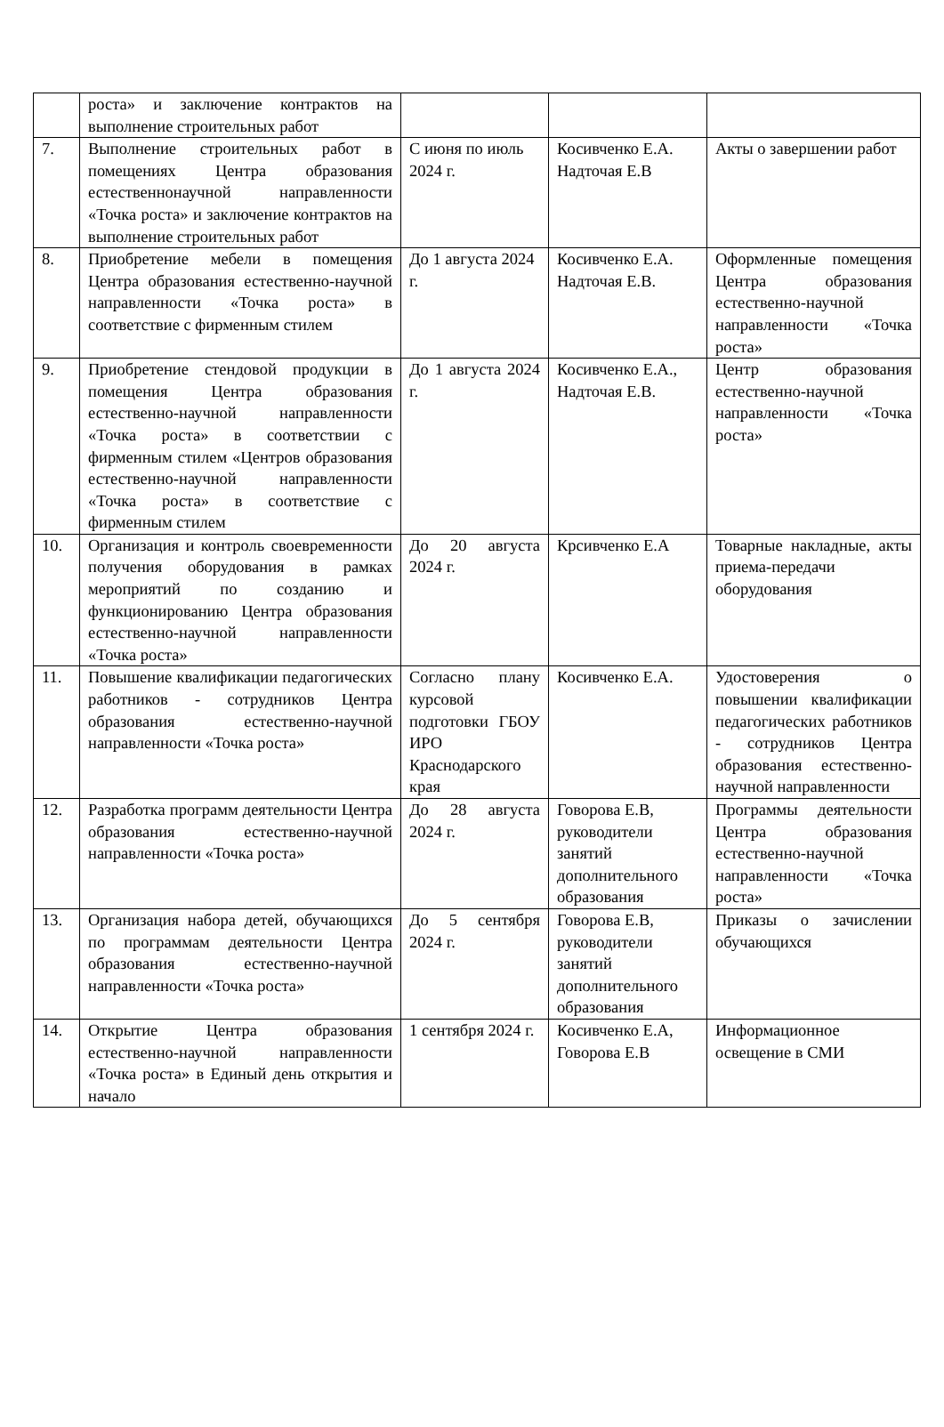| | роста» и заключение контрактов на выполнение строительных работ | | | |
| 7. | Выполнение строительных работ в помещениях Центра образования естественнонаучной направленности «Точка роста» и заключение контрактов на выполнение строительных работ | С июня по июль 2024 г. | Косивченко Е.А. Надточая Е.В | Акты о завершении работ |
| 8. | Приобретение мебели в помещения Центра образования естественно-научной направленности «Точка роста» в соответствие с фирменным стилем | До 1 августа 2024 г. | Косивченко Е.А. Надточая Е.В. | Оформленные помещения Центра образования естественно-научной направленности «Точка роста» |
| 9. | Приобретение стендовой продукции в помещения Центра образования естественно-научной направленности «Точка роста» в соответствии с фирменным стилем «Центров образования естественно-научной направленности «Точка роста» в соответствие с фирменным стилем | До 1 августа 2024 г. | Косивченко Е.А., Надточая Е.В. | Центр образования естественно-научной направленности «Точка роста» |
| 10. | Организация и контроль своевременности получения оборудования в рамках мероприятий по созданию и функционированию Центра образования естественно-научной направленности «Точка роста» | До 20 августа 2024 г. | Крсивченко Е.А | Товарные накладные, акты приема-передачи оборудования |
| 11. | Повышение квалификации педагогических работников - сотрудников Центра образования естественно-научной направленности «Точка роста» | Согласно плану курсовой подготовки ГБОУ ИРО Краснодарского края | Косивченко Е.А. | Удостоверения о повышении квалификации педагогических работников - сотрудников Центра образования естественно-научной направленности |
| 12. | Разработка программ деятельности Центра образования естественно-научной направленности «Точка роста» | До 28 августа 2024 г. | Говорова Е.В, руководители занятий дополнительного образования | Программы деятельности Центра образования естественно-научной направленности «Точка роста» |
| 13. | Организация набора детей, обучающихся по программам деятельности Центра образования естественно-научной направленности «Точка роста» | До 5 сентября 2024 г. | Говорова Е.В, руководители занятий дополнительного образования | Приказы о зачислении обучающихся |
| 14. | Открытие Центра образования естественно-научной направленности «Точка роста» в Единый день открытия и начало | 1 сентября 2024 г. | Косивченко Е.А, Говорова Е.В | Информационное освещение в СМИ |